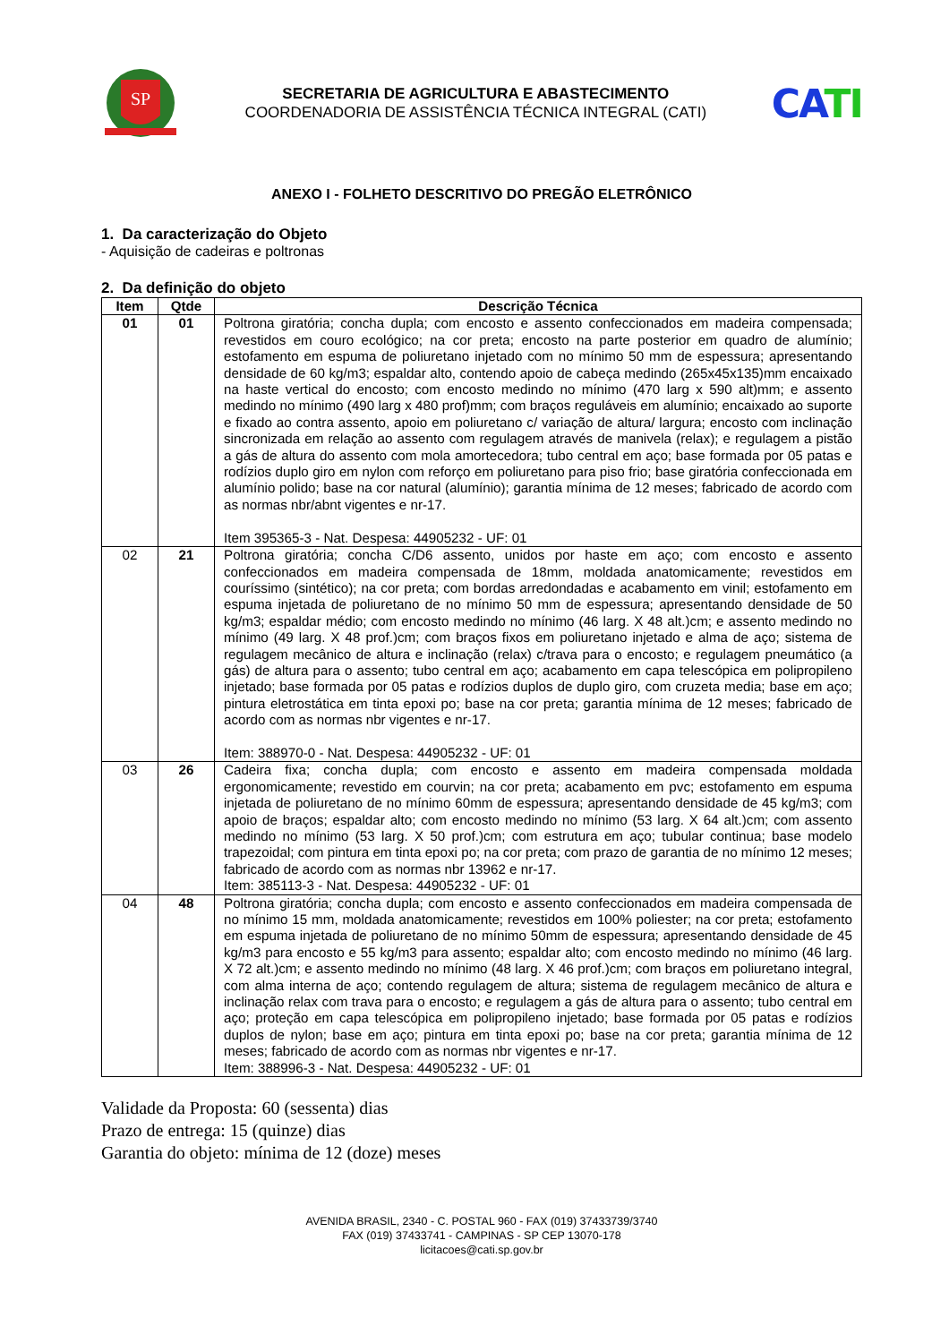SP
SECRETARIA DE AGRICULTURA E ABASTECIMENTO
COORDENADORIA DE ASSISTÊNCIA TÉCNICA INTEGRAL (CATI)
CA TI
ANEXO I - FOLHETO DESCRITIVO DO PREGÃO ELETRÔNICO
1. Da caracterização do Objeto
- Aquisição de cadeiras e poltronas
2. Da definição do objeto
| Item | Qtde | Descrição Técnica |
| --- | --- | --- |
| 01 | 01 | Poltrona giratória; concha dupla; com encosto e assento confeccionados em madeira compensada; revestidos em couro ecológico; na cor preta; encosto na parte posterior em quadro de alumínio; estofamento em espuma de poliuretano injetado com no mínimo 50 mm de espessura; apresentando densidade de 60 kg/m3; espaldar alto, contendo apoio de cabeça medindo (265x45x135)mm encaixado na haste vertical do encosto; com encosto medindo no mínimo (470 larg x 590 alt)mm; e assento medindo no mínimo (490 larg x 480 prof)mm; com braços reguláveis em alumínio; encaixado ao suporte e fixado ao contra assento, apoio em poliuretano c/ variação de altura/ largura; encosto com inclinação sincronizada em relação ao assento com regulagem através de manivela (relax); e regulagem a pistão a gás de altura do assento com mola amortecedora; tubo central em aço; base formada por 05 patas e rodízios duplo giro em nylon com reforço em poliuretano para piso frio; base giratória confeccionada em alumínio polido; base na cor natural (alumínio); garantia mínima de 12 meses; fabricado de acordo com as normas nbr/abnt vigentes e nr-17. Item 395365-3 - Nat. Despesa: 44905232 - UF: 01 |
| 02 | 21 | Poltrona giratória; concha C/D6 assento, unidos por haste em aço; com encosto e assento confeccionados em madeira compensada de 18mm, moldada anatomicamente; revestidos em couríssimo (sintético); na cor preta; com bordas arredondadas e acabamento em vinil; estofamento em espuma injetada de poliuretano de no mínimo 50 mm de espessura; apresentando densidade de 50 kg/m3; espaldar médio; com encosto medindo no mínimo (46 larg. X 48 alt.)cm; e assento medindo no mínimo (49 larg. X 48 prof.)cm; com braços fixos em poliuretano injetado e alma de aço; sistema de regulagem mecânico de altura e inclinação (relax) c/trava para o encosto; e regulagem pneumático (a gás) de altura para o assento; tubo central em aço; acabamento em capa telescópica em polipropileno injetado; base formada por 05 patas e rodízios duplos de duplo giro, com cruzeta media; base em aço; pintura eletrostática em tinta epoxi po; base na cor preta; garantia mínima de 12 meses; fabricado de acordo com as normas nbr vigentes e nr-17. Item: 388970-0 - Nat. Despesa: 44905232 - UF: 01 |
| 03 | 26 | Cadeira fixa; concha dupla; com encosto e assento em madeira compensada moldada ergonomicamente; revestido em courvin; na cor preta; acabamento em pvc; estofamento em espuma injetada de poliuretano de no mínimo 60mm de espessura; apresentando densidade de 45 kg/m3; com apoio de braços; espaldar alto; com encosto medindo no mínimo (53 larg. X 64 alt.)cm; com assento medindo no mínimo (53 larg. X 50 prof.)cm; com estrutura em aço; tubular continua; base modelo trapezoidal; com pintura em tinta epoxi po; na cor preta; com prazo de garantia de no mínimo 12 meses; fabricado de acordo com as normas nbr 13962 e nr-17. Item: 385113-3 - Nat. Despesa: 44905232 - UF: 01 |
| 04 | 48 | Poltrona giratória; concha dupla; com encosto e assento confeccionados em madeira compensada de no mínimo 15 mm, moldada anatomicamente; revestidos em 100% poliester; na cor preta; estofamento em espuma injetada de poliuretano de no mínimo 50mm de espessura; apresentando densidade de 45 kg/m3 para encosto e 55 kg/m3 para assento; espaldar alto; com encosto medindo no mínimo (46 larg. X 72 alt.)cm; e assento medindo no mínimo (48 larg. X 46 prof.)cm; com braços em poliuretano integral, com alma interna de aço; contendo regulagem de altura; sistema de regulagem mecânico de altura e inclinação relax com trava para o encosto; e regulagem a gás de altura para o assento; tubo central em aço; proteção em capa telescópica em polipropileno injetado; base formada por 05 patas e rodízios duplos de nylon; base em aço; pintura em tinta epoxi po; base na cor preta; garantia mínima de 12 meses; fabricado de acordo com as normas nbr vigentes e nr-17. Item: 388996-3 - Nat. Despesa: 44905232 - UF: 01 |
Validade da Proposta: 60 (sessenta) dias
Prazo de entrega: 15 (quinze) dias
Garantia do objeto: mínima de 12 (doze) meses
AVENIDA BRASIL, 2340 - C. POSTAL 960 - FAX (019) 37433739/3740
FAX (019) 37433741 - CAMPINAS - SP CEP 13070-178
licitacoes@cati.sp.gov.br